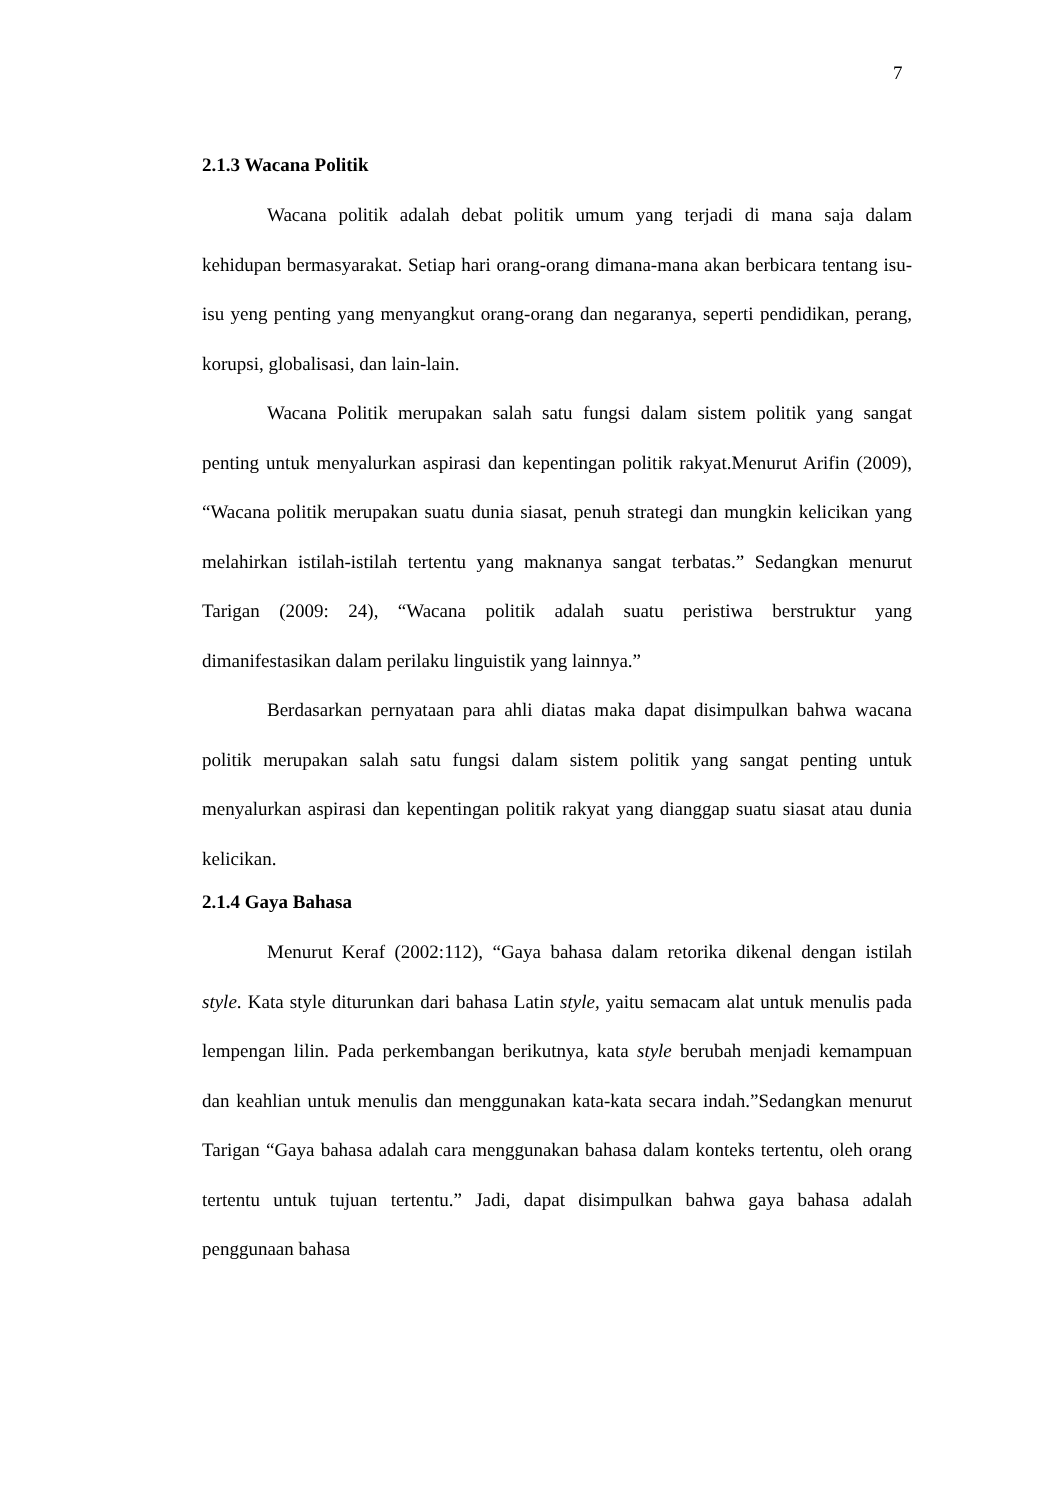7
2.1.3 Wacana Politik
Wacana politik adalah debat politik umum yang terjadi di mana saja dalam kehidupan bermasyarakat. Setiap hari orang-orang dimana-mana akan berbicara tentang isu-isu yeng penting yang menyangkut orang-orang dan negaranya, seperti pendidikan, perang, korupsi, globalisasi, dan lain-lain.
Wacana Politik merupakan salah satu fungsi dalam sistem politik yang sangat penting untuk menyalurkan aspirasi dan kepentingan politik rakyat.Menurut Arifin (2009), “Wacana politik merupakan suatu dunia siasat, penuh strategi dan mungkin kelicikan yang melahirkan istilah-istilah tertentu yang maknanya sangat terbatas.” Sedangkan menurut Tarigan (2009: 24), “Wacana politik adalah suatu peristiwa berstruktur yang dimanifestasikan dalam perilaku linguistik yang lainnya.”
Berdasarkan pernyataan para ahli diatas maka dapat disimpulkan bahwa wacana politik merupakan salah satu fungsi dalam sistem politik yang sangat penting untuk menyalurkan aspirasi dan kepentingan politik rakyat yang dianggap suatu siasat atau dunia kelicikan.
2.1.4 Gaya Bahasa
Menurut Keraf (2002:112), “Gaya bahasa dalam retorika dikenal dengan istilah style. Kata style diturunkan dari bahasa Latin style, yaitu semacam alat untuk menulis pada lempengan lilin. Pada perkembangan berikutnya, kata style berubah menjadi kemampuan dan keahlian untuk menulis dan menggunakan kata-kata secara indah.”Sedangkan menurut Tarigan “Gaya bahasa adalah cara menggunakan bahasa dalam konteks tertentu, oleh orang tertentu untuk tujuan tertentu.” Jadi, dapat disimpulkan bahwa gaya bahasa adalah penggunaan bahasa